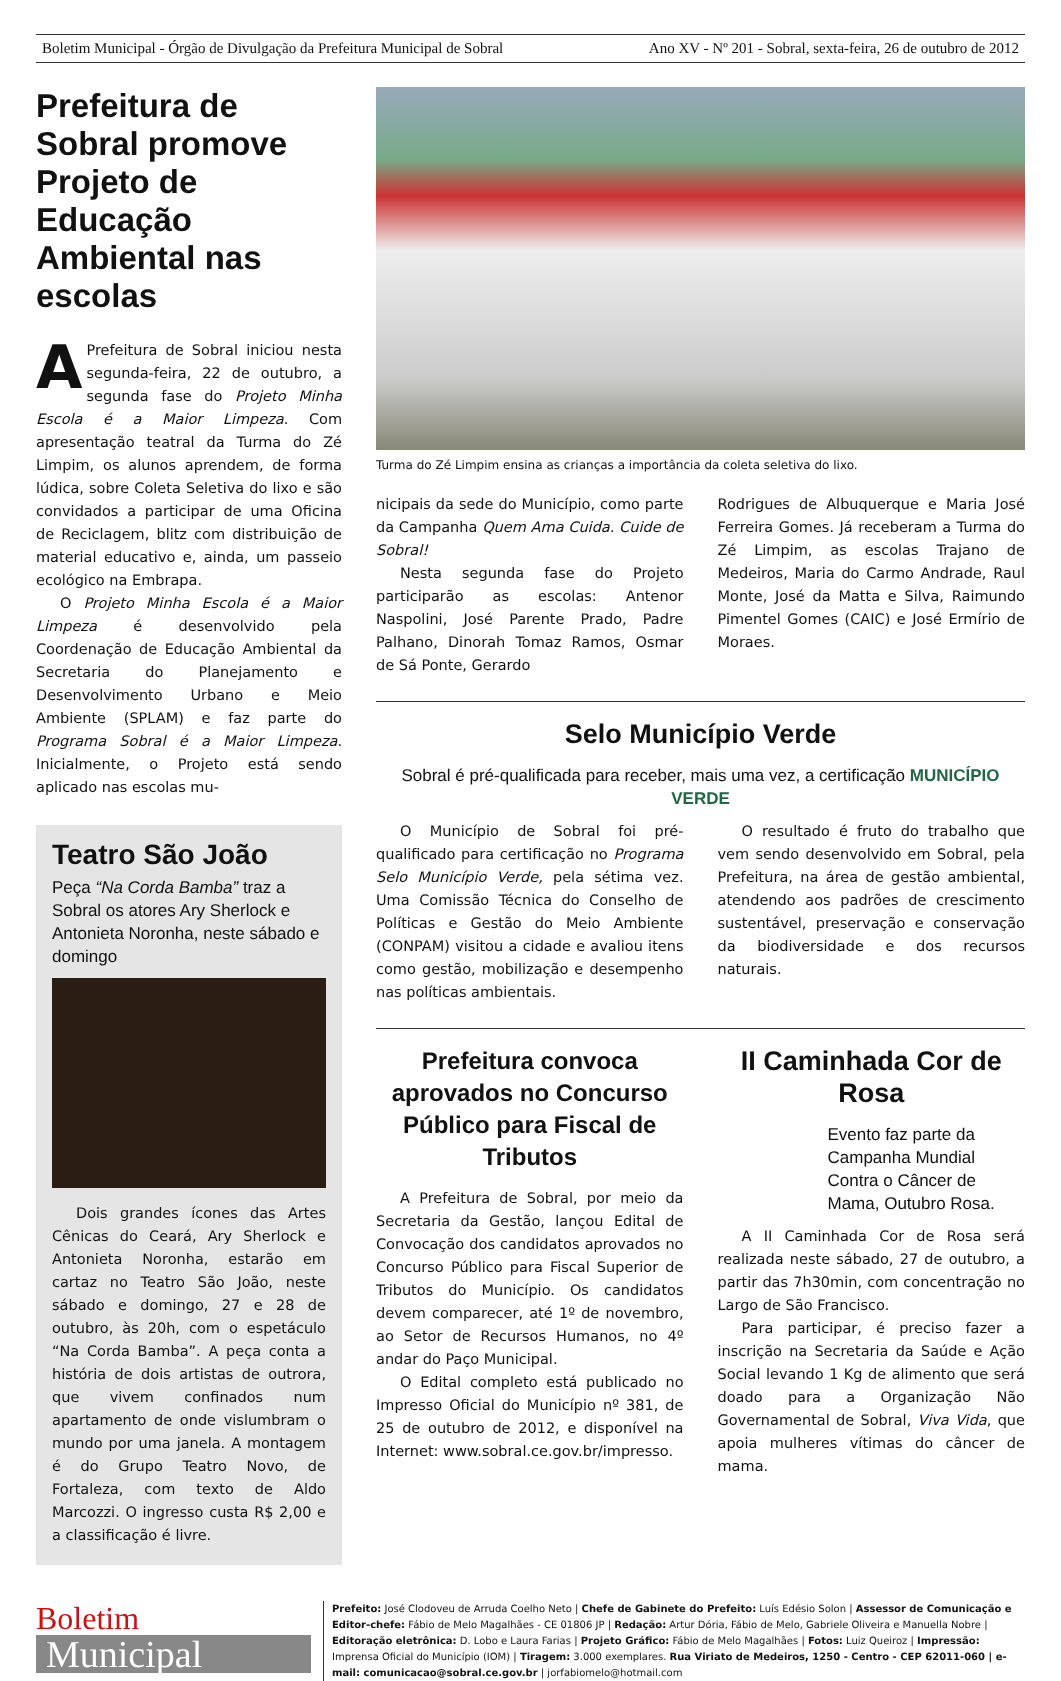Boletim Municipal - Órgão de Divulgação da Prefeitura Municipal de Sobral Ano XV - Nº 201 - Sobral, sexta-feira, 26 de outubro de 2012
Prefeitura de Sobral promove Projeto de Educação Ambiental nas escolas
A Prefeitura de Sobral iniciou nesta segunda-feira, 22 de outubro, a segunda fase do Projeto Minha Escola é a Maior Limpeza. Com apresentação teatral da Turma do Zé Limpim, os alunos aprendem, de forma lúdica, sobre Coleta Seletiva do lixo e são convidados a participar de uma Oficina de Reciclagem, blitz com distribuição de material educativo e, ainda, um passeio ecológico na Embrapa.
O Projeto Minha Escola é a Maior Limpeza é desenvolvido pela Coordenação de Educação Ambiental da Secretaria do Planejamento e Desenvolvimento Urbano e Meio Ambiente (SPLAM) e faz parte do Programa Sobral é a Maior Limpeza. Inicialmente, o Projeto está sendo aplicado nas escolas mu-
Teatro São João
Peça “Na Corda Bamba” traz a Sobral os atores Ary Sherlock e Antonieta Noronha, neste sábado e domingo
Dois grandes ícones das Artes Cênicas do Ceará, Ary Sherlock e Antonieta Noronha, estarão em cartaz no Teatro São João, neste sábado e domingo, 27 e 28 de outubro, às 20h, com o espetáculo “Na Corda Bamba”. A peça conta a história de dois artistas de outrora, que vivem confinados num apartamento de onde vislumbram o mundo por uma janela. A montagem é do Grupo Teatro Novo, de Fortaleza, com texto de Aldo Marcozzi. O ingresso custa R$ 2,00 e a classificação é livre.
Turma do Zé Limpim ensina as crianças a importância da coleta seletiva do lixo.
nicipais da sede do Município, como parte da Campanha Quem Ama Cuida. Cuide de Sobral!
Nesta segunda fase do Projeto participarão as escolas: Antenor Naspolini, José Parente Prado, Padre Palhano, Dinorah Tomaz Ramos, Osmar de Sá Ponte, Gerardo
Rodrigues de Albuquerque e Maria José Ferreira Gomes. Já receberam a Turma do Zé Limpim, as escolas Trajano de Medeiros, Maria do Carmo Andrade, Raul Monte, José da Matta e Silva, Raimundo Pimentel Gomes (CAIC) e José Ermírio de Moraes.
Selo Município Verde
Sobral é pré-qualificada para receber, mais uma vez, a certificação MUNICÍPIO VERDE
O Município de Sobral foi pré-qualificado para certificação no Programa Selo Município Verde, pela sétima vez. Uma Comissão Técnica do Conselho de Políticas e Gestão do Meio Ambiente (CONPAM) visitou a cidade e avaliou itens como gestão, mobilização e desempenho nas políticas ambientais.
O resultado é fruto do trabalho que vem sendo desenvolvido em Sobral, pela Prefeitura, na área de gestão ambiental, atendendo aos padrões de crescimento sustentável, preservação e conservação da biodiversidade e dos recursos naturais.
Prefeitura convoca aprovados no Concurso Público para Fiscal de Tributos
A Prefeitura de Sobral, por meio da Secretaria da Gestão, lançou Edital de Convocação dos candidatos aprovados no Concurso Público para Fiscal Superior de Tributos do Município. Os candidatos devem comparecer, até 1º de novembro, ao Setor de Recursos Humanos, no 4º andar do Paço Municipal.
O Edital completo está publicado no Impresso Oficial do Município nº 381, de 25 de outubro de 2012, e disponível na Internet: www.sobral.ce.gov.br/impresso.
II Caminhada Cor de Rosa
Evento faz parte da Campanha Mundial Contra o Câncer de Mama, Outubro Rosa.
A II Caminhada Cor de Rosa será realizada neste sábado, 27 de outubro, a partir das 7h30min, com concentração no Largo de São Francisco.
Para participar, é preciso fazer a inscrição na Secretaria da Saúde e Ação Social levando 1 Kg de alimento que será doado para a Organização Não Governamental de Sobral, Viva Vida, que apoia mulheres vítimas do câncer de mama.
Boletim
Municipal
Prefeito: José Clodoveu de Arruda Coelho Neto | Chefe de Gabinete do Prefeito: Luís Edésio Solon | Assessor de Comunicação e Editor-chefe: Fábio de Melo Magalhães - CE 01806 JP | Redação: Artur Dória, Fábio de Melo, Gabriele Oliveira e Manuella Nobre | Editoração eletrônica: D. Lobo e Laura Farias | Projeto Gráfico: Fábio de Melo Magalhães | Fotos: Luiz Queiroz | Impressão: Imprensa Oficial do Município (IOM) | Tiragem: 3.000 exemplares. Rua Viriato de Medeiros, 1250 - Centro - CEP 62011-060 | e-mail: comunicacao@sobral.ce.gov.br | jorfabiomelo@hotmail.com